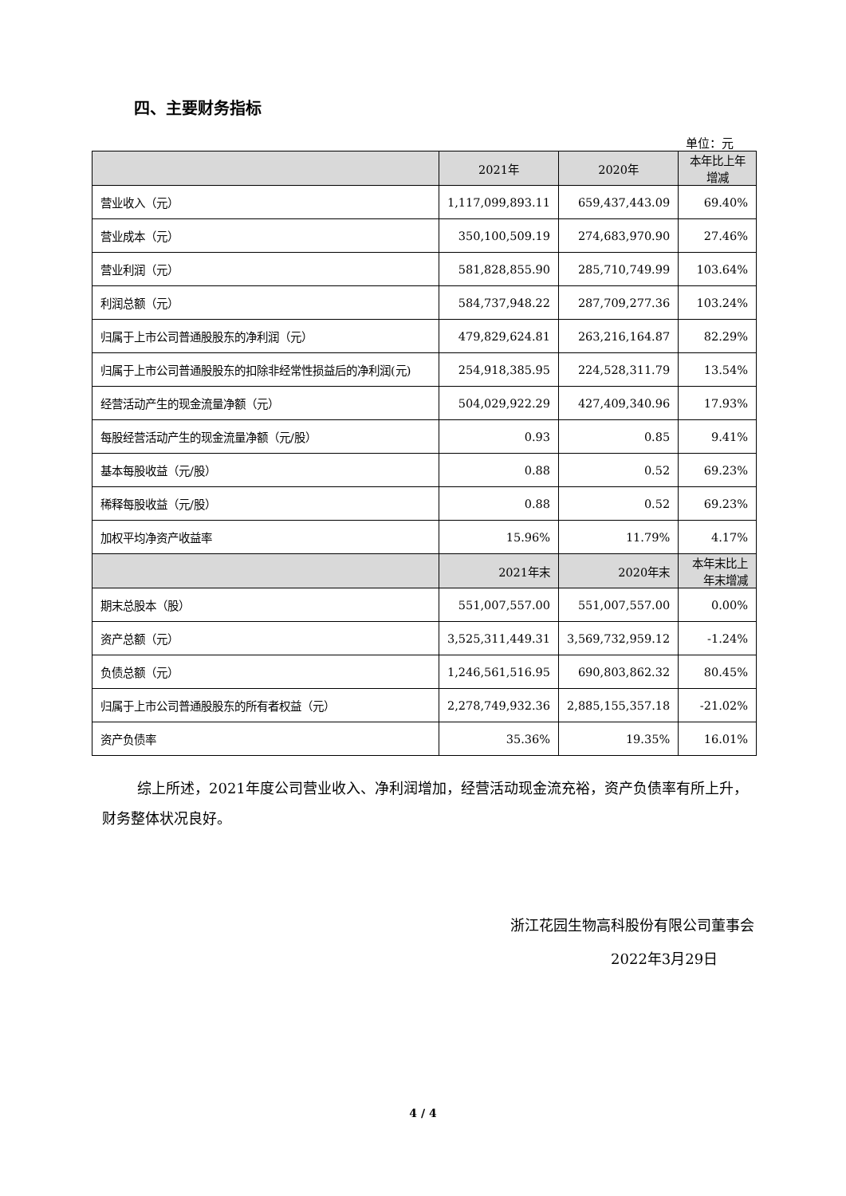四、主要财务指标
单位：元
| | 2021年 | 2020年 | 本年比上年增减 |
| --- | --- | --- | --- |
| 营业收入（元） | 1,117,099,893.11 | 659,437,443.09 | 69.40% |
| 营业成本（元） | 350,100,509.19 | 274,683,970.90 | 27.46% |
| 营业利润（元） | 581,828,855.90 | 285,710,749.99 | 103.64% |
| 利润总额（元） | 584,737,948.22 | 287,709,277.36 | 103.24% |
| 归属于上市公司普通股股东的净利润（元） | 479,829,624.81 | 263,216,164.87 | 82.29% |
| 归属于上市公司普通股股东的扣除非经常性损益后的净利润(元) | 254,918,385.95 | 224,528,311.79 | 13.54% |
| 经营活动产生的现金流量净额（元） | 504,029,922.29 | 427,409,340.96 | 17.93% |
| 每股经营活动产生的现金流量净额（元/股） | 0.93 | 0.85 | 9.41% |
| 基本每股收益（元/股） | 0.88 | 0.52 | 69.23% |
| 稀释每股收益（元/股） | 0.88 | 0.52 | 69.23% |
| 加权平均净资产收益率 | 15.96% | 11.79% | 4.17% |
| | 2021年末 | 2020年末 | 本年末比上年末增减 |
| 期末总股本（股） | 551,007,557.00 | 551,007,557.00 | 0.00% |
| 资产总额（元） | 3,525,311,449.31 | 3,569,732,959.12 | -1.24% |
| 负债总额（元） | 1,246,561,516.95 | 690,803,862.32 | 80.45% |
| 归属于上市公司普通股股东的所有者权益（元） | 2,278,749,932.36 | 2,885,155,357.18 | -21.02% |
| 资产负债率 | 35.36% | 19.35% | 16.01% |
综上所述，2021年度公司营业收入、净利润增加，经营活动现金流充裕，资产负债率有所上升，财务整体状况良好。
浙江花园生物高科股份有限公司董事会
2022年3月29日
4 / 4